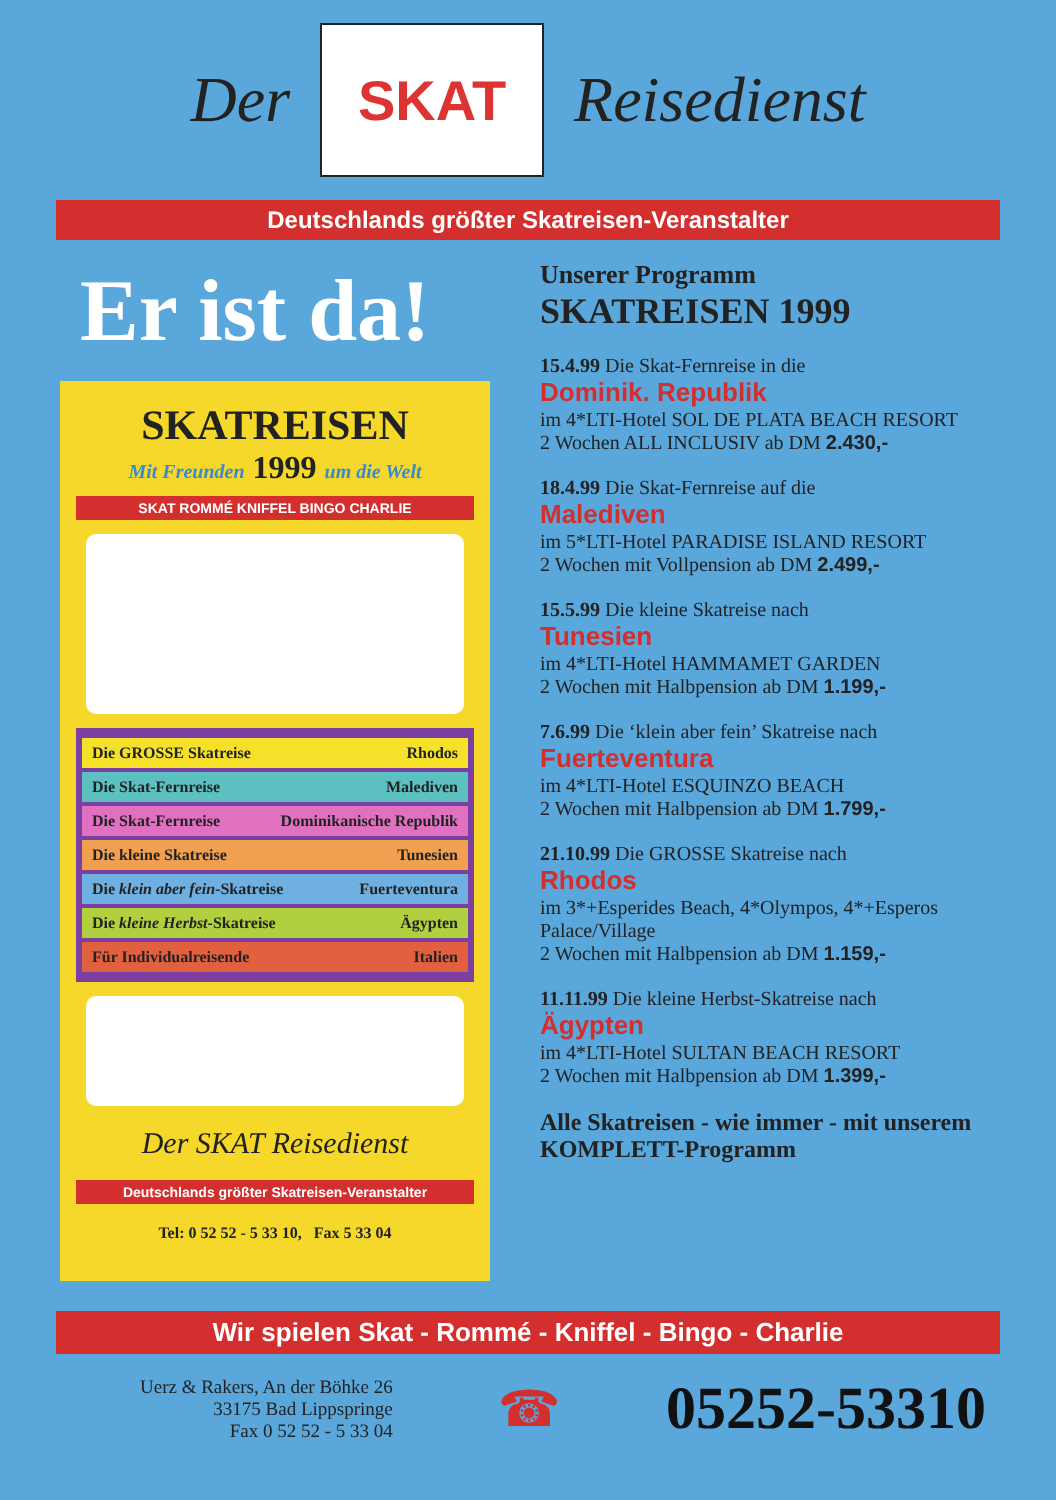Der
SKAT
Reisedienst
Deutschlands größter Skatreisen-Veranstalter
Er ist da!
SKATREISEN
Mit Freunden 1999 um die Welt
SKAT ROMMÉ KNIFFEL BINGO CHARLIE
Die GROSSE Skatreise Rhodos
Die Skat-Fernreise Malediven
Die Skat-Fernreise Dominikanische Republik
Die kleine Skatreise Tunesien
Die klein aber fein-Skatreise Fuerteventura
Die kleine Herbst-Skatreise Ägypten
Für Individualreisende Italien
Der SKAT Reisedienst
Deutschlands größter Skatreisen-Veranstalter
Tel: 0 52 52 - 5 33 10, Fax 5 33 04
Unserer Programm
SKATREISEN 1999
15.4.99 Die Skat-Fernreise in die
Dominik. Republik
im 4*LTI-Hotel SOL DE PLATA BEACH RESORT
2 Wochen ALL INCLUSIV ab DM 2.430,-
18.4.99 Die Skat-Fernreise auf die
Malediven
im 5*LTI-Hotel PARADISE ISLAND RESORT
2 Wochen mit Vollpension ab DM 2.499,-
15.5.99 Die kleine Skatreise nach
Tunesien
im 4*LTI-Hotel HAMMAMET GARDEN
2 Wochen mit Halbpension ab DM 1.199,-
7.6.99 Die ‘klein aber fein’ Skatreise nach
Fuerteventura
im 4*LTI-Hotel ESQUINZO BEACH
2 Wochen mit Halbpension ab DM 1.799,-
21.10.99 Die GROSSE Skatreise nach
Rhodos
im 3*+Esperides Beach, 4*Olympos, 4*+Esperos Palace/Village
2 Wochen mit Halbpension ab DM 1.159,-
11.11.99 Die kleine Herbst-Skatreise nach
Ägypten
im 4*LTI-Hotel SULTAN BEACH RESORT
2 Wochen mit Halbpension ab DM 1.399,-
Alle Skatreisen - wie immer - mit unserem KOMPLETT-Programm
Wir spielen Skat - Rommé - Kniffel - Bingo - Charlie
Uerz & Rakers, An der Böhke 26
33175 Bad Lippspringe
Fax 0 52 52 - 5 33 04
☎
05252-53310